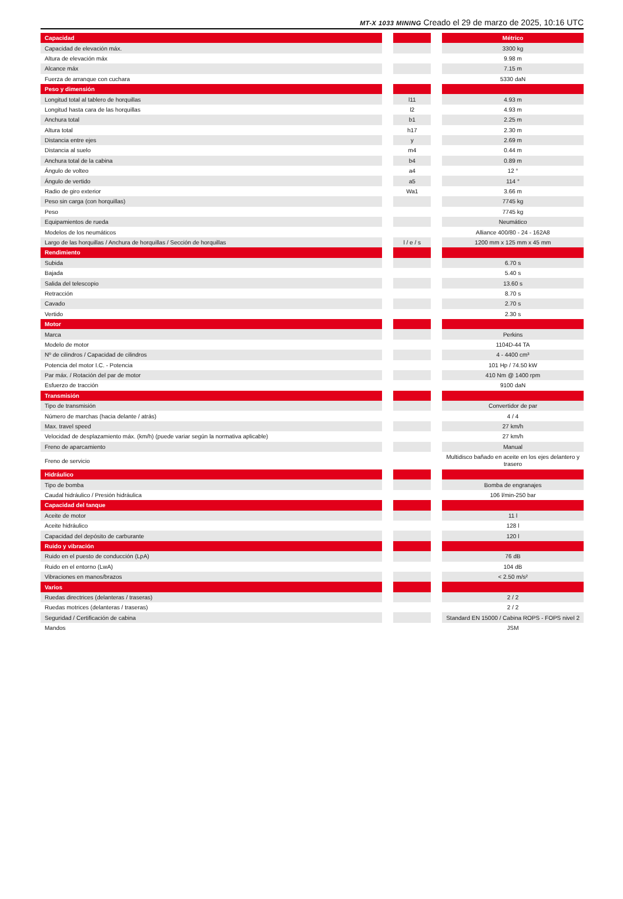MT-X 1033 MINING Creado el 29 de marzo de 2025, 10:16 UTC
| Capacidad | | | | Métrico |
| Capacidad de elevación máx. | | | | 3300 kg |
| Altura de elevación máx | | | | 9.98 m |
| Alcance máx | | | | 7.15 m |
| Fuerza de arranque con cuchara | | | | 5330 daN |
| Peso y dimensión | | | | |
| Longitud total al tablero de horquillas | | l11 | | 4.93 m |
| Longitud hasta cara de las horquillas | | l2 | | 4.93 m |
| Anchura total | | b1 | | 2.25 m |
| Altura total | | h17 | | 2.30 m |
| Distancia entre ejes | | y | | 2.69 m |
| Distancia al suelo | | m4 | | 0.44 m |
| Anchura total de la cabina | | b4 | | 0.89 m |
| Ángulo de volteo | | a4 | | 12 ° |
| Ángulo de vertido | | a5 | | 114 ° |
| Radio de giro exterior | | Wa1 | | 3.66 m |
| Peso sin carga (con horquillas) | | | | 7745 kg |
| Peso | | | | 7745 kg |
| Equipamientos de rueda | | | | Neumático |
| Modelos de los neumáticos | | | | Alliance 400/80 - 24 - 162A8 |
| Largo de las horquillas / Anchura de horquillas / Sección de horquillas | | l / e / s | | 1200 mm x 125 mm x 45 mm |
| Rendimiento | | | | |
| Subida | | | | 6.70 s |
| Bajada | | | | 5.40 s |
| Salida del telescopio | | | | 13.60 s |
| Retracción | | | | 8.70 s |
| Cavado | | | | 2.70 s |
| Vertido | | | | 2.30 s |
| Motor | | | | |
| Marca | | | | Perkins |
| Modelo de motor | | | | 1104D-44 TA |
| Nº de cilindros / Capacidad de cilindros | | | | 4 - 4400 cm³ |
| Potencia del motor I.C. - Potencia | | | | 101 Hp / 74.50 kW |
| Par máx. / Rotación del par de motor | | | | 410 Nm @ 1400 rpm |
| Esfuerzo de tracción | | | | 9100 daN |
| Transmisión | | | | |
| Tipo de transmisión | | | | Convertidor de par |
| Número de marchas (hacia delante / atrás) | | | | 4 / 4 |
| Max. travel speed | | | | 27 km/h |
| Velocidad de desplazamiento máx. (km/h) (puede variar según la normativa aplicable) | | | | 27 km/h |
| Freno de aparcamiento | | | | Manual |
| Freno de servicio | | | | Multidisco bañado en aceite en los ejes delantero y trasero |
| Hidráulico | | | | |
| Tipo de bomba | | | | Bomba de engranajes |
| Caudal hidráulico / Presión hidráulica | | | | 106 l/min-250 bar |
| Capacidad del tanque | | | | |
| Aceite de motor | | | | 11 l |
| Aceite hidráulico | | | | 128 l |
| Capacidad del depósito de carburante | | | | 120 l |
| Ruido y vibración | | | | |
| Ruido en el puesto de conducción (LpA) | | | | 76 dB |
| Ruido en el entorno (LwA) | | | | 104 dB |
| Vibraciones en manos/brazos | | | | < 2.50 m/s² |
| Varios | | | | |
| Ruedas directrices (delanteras / traseras) | | | | 2 / 2 |
| Ruedas motrices (delanteras / traseras) | | | | 2 / 2 |
| Seguridad / Certificación de cabina | | | | Standard EN 15000 / Cabina ROPS - FOPS nivel 2 |
| Mandos | | | | JSM |